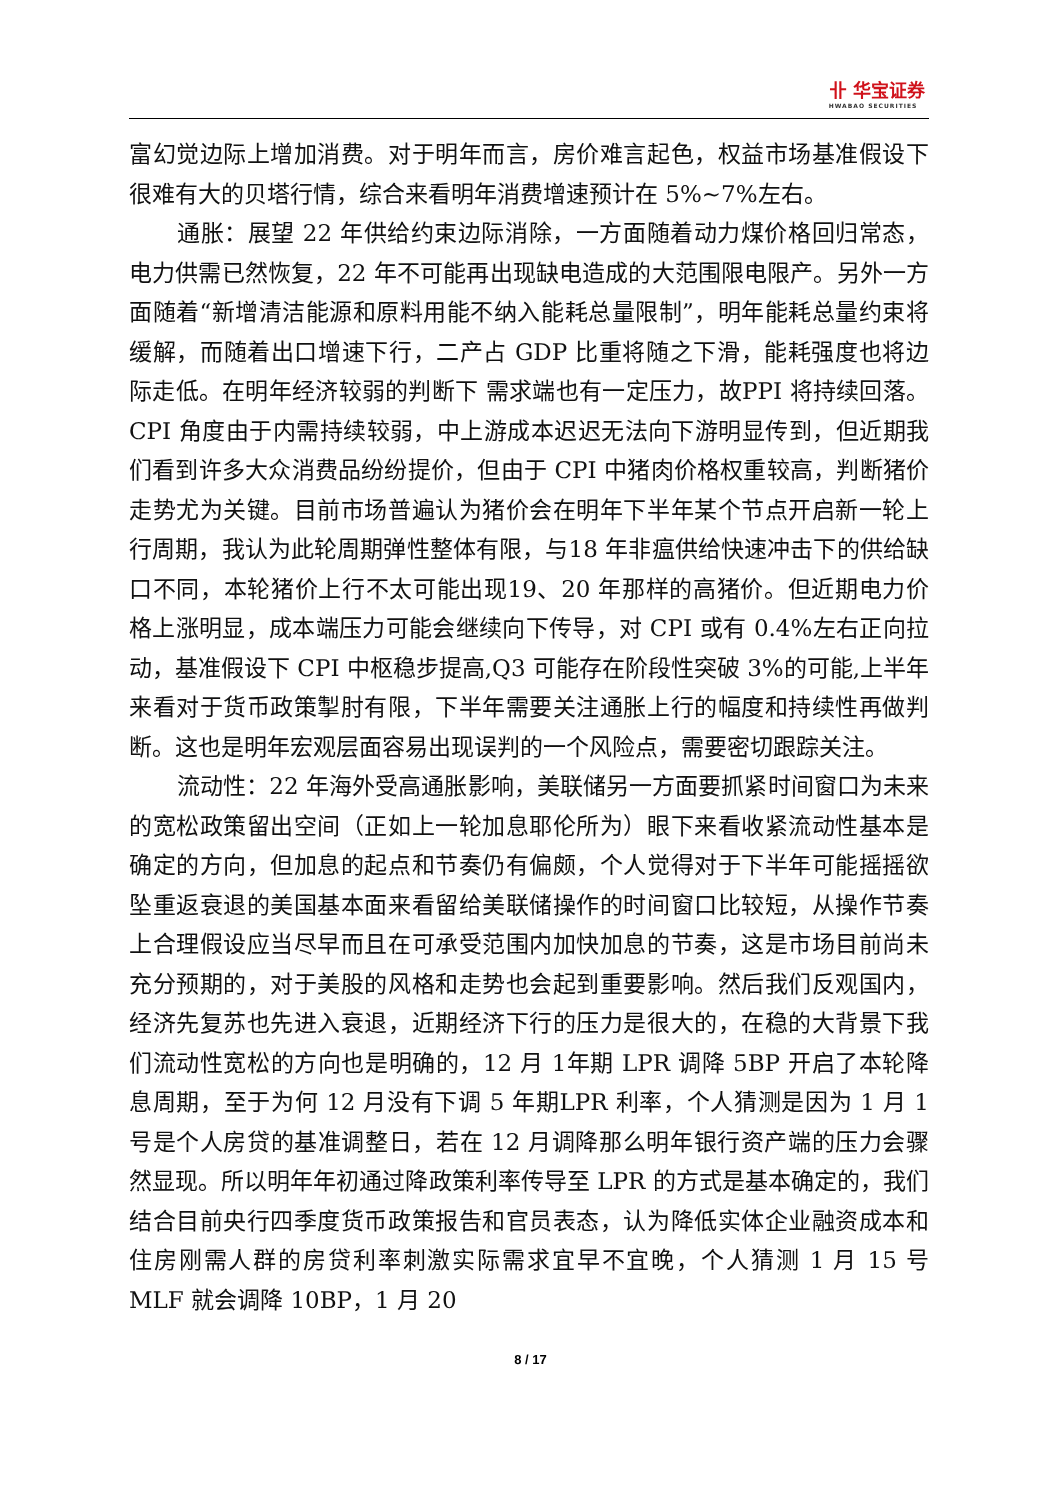卝 华宝证券
HWABAO SECURITIES
富幻觉边际上增加消费。对于明年而言，房价难言起色，权益市场基准假设下很难有大的贝塔行情，综合来看明年消费增速预计在 5%~7%左右。
通胀：展望 22 年供给约束边际消除，一方面随着动力煤价格回归常态，电力供需已然恢复，22 年不可能再出现缺电造成的大范围限电限产。另外一方面随着“新增清洁能源和原料用能不纳入能耗总量限制”，明年能耗总量约束将缓解，而随着出口增速下行，二产占 GDP 比重将随之下滑，能耗强度也将边际走低。在明年经济较弱的判断下 需求端也有一定压力，故PPI 将持续回落。CPI 角度由于内需持续较弱，中上游成本迟迟无法向下游明显传到，但近期我们看到许多大众消费品纷纷提价，但由于 CPI 中猪肉价格权重较高，判断猪价走势尤为关键。目前市场普遍认为猪价会在明年下半年某个节点开启新一轮上行周期，我认为此轮周期弹性整体有限，与18 年非瘟供给快速冲击下的供给缺口不同，本轮猪价上行不太可能出现19、20 年那样的高猪价。但近期电力价格上涨明显，成本端压力可能会继续向下传导，对 CPI 或有 0.4%左右正向拉动，基准假设下 CPI 中枢稳步提高,Q3 可能存在阶段性突破 3%的可能,上半年来看对于货币政策掣肘有限，下半年需要关注通胀上行的幅度和持续性再做判断。这也是明年宏观层面容易出现误判的一个风险点，需要密切跟踪关注。
流动性：22 年海外受高通胀影响，美联储另一方面要抓紧时间窗口为未来的宽松政策留出空间（正如上一轮加息耶伦所为）眼下来看收紧流动性基本是确定的方向，但加息的起点和节奏仍有偏颇，个人觉得对于下半年可能摇摇欲坠重返衰退的美国基本面来看留给美联储操作的时间窗口比较短，从操作节奏上合理假设应当尽早而且在可承受范围内加快加息的节奏，这是市场目前尚未充分预期的，对于美股的风格和走势也会起到重要影响。然后我们反观国内，经济先复苏也先进入衰退，近期经济下行的压力是很大的，在稳的大背景下我们流动性宽松的方向也是明确的，12 月 1年期 LPR 调降 5BP 开启了本轮降息周期，至于为何 12 月没有下调 5 年期LPR 利率，个人猜测是因为 1 月 1 号是个人房贷的基准调整日，若在 12 月调降那么明年银行资产端的压力会骤然显现。所以明年年初通过降政策利率传导至 LPR 的方式是基本确定的，我们结合目前央行四季度货币政策报告和官员表态，认为降低实体企业融资成本和住房刚需人群的房贷利率刺激实际需求宜早不宜晚，个人猜测 1 月 15 号 MLF 就会调降 10BP，1 月 20
8 / 17